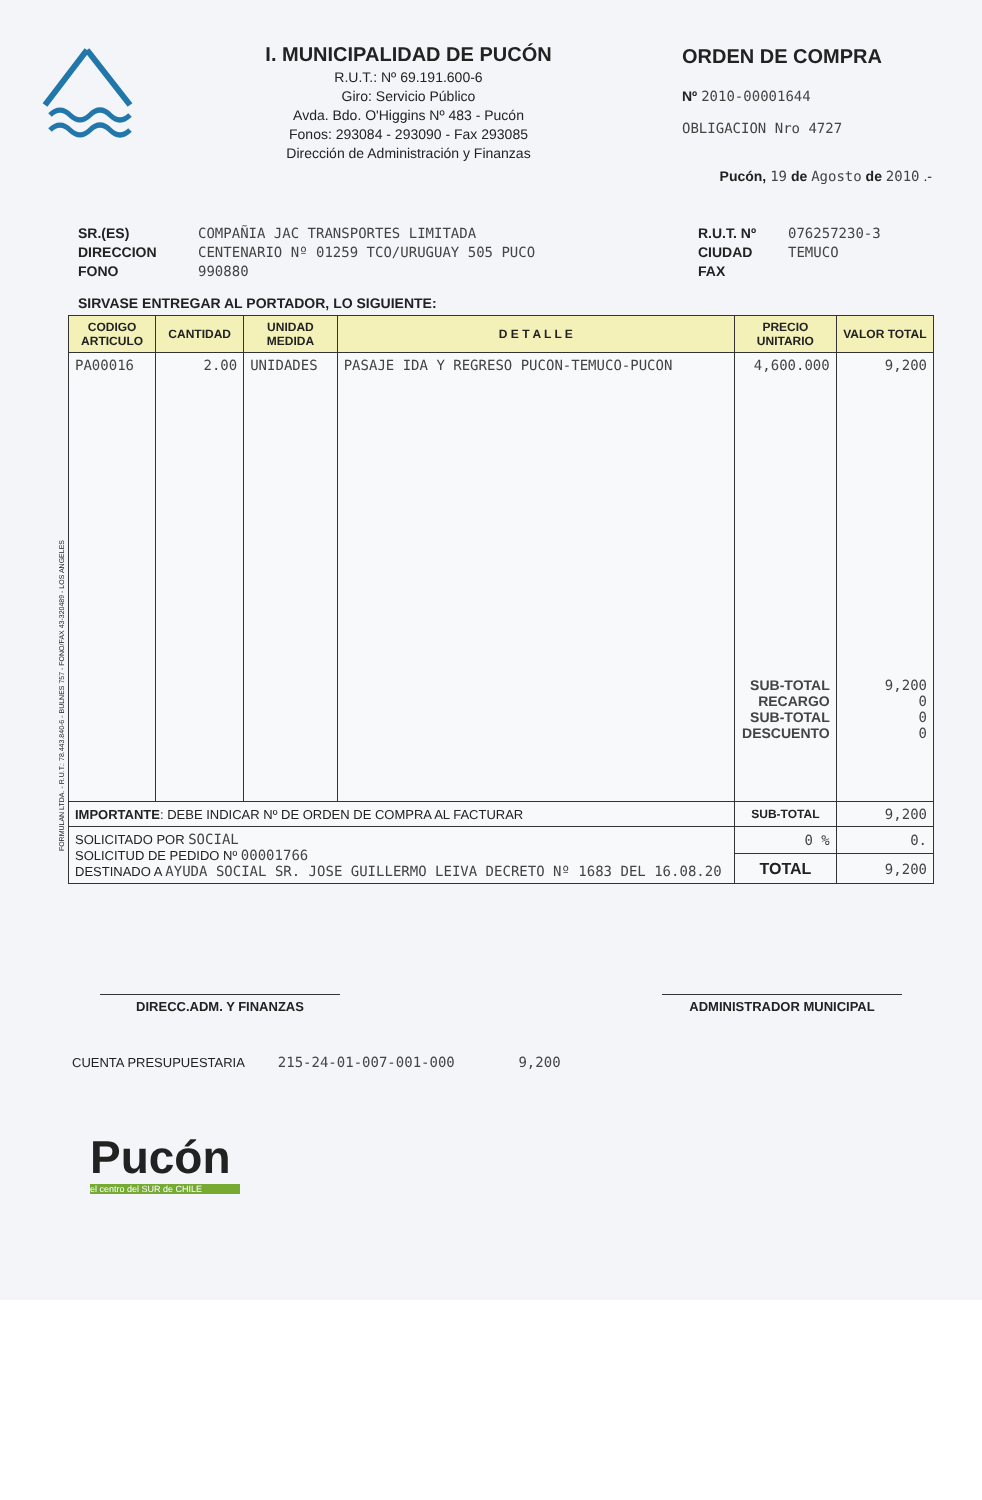I. MUNICIPALIDAD DE PUCÓN
R.U.T.: Nº 69.191.600-6
Giro: Servicio Público
Avda. Bdo. O'Higgins Nº 483 - Pucón
Fonos: 293084 - 293090 - Fax 293085
Dirección de Administración y Finanzas
ORDEN DE COMPRA
Nº 2010-00001644
OBLIGACION Nro 4727
Pucón, 19 de Agosto de 2010 .-
SR.(ES)
DIRECCION
FONO
COMPAÑIA JAC TRANSPORTES LIMITADA
CENTENARIO Nº 01259 TCO/URUGUAY 505 PUCO
990880
R.U.T. Nº
CIUDAD
FAX
076257230-3
TEMUCO
SIRVASE ENTREGAR AL PORTADOR, LO SIGUIENTE:
| CODIGO ARTICULO | CANTIDAD | UNIDAD MEDIDA | D E T A L L E | PRECIO UNITARIO | VALOR TOTAL |
| --- | --- | --- | --- | --- | --- |
| PA00016 | 2.00 | UNIDADES | PASAJE IDA Y REGRESO PUCON-TEMUCO-PUCON | 4,600.000 SUB-TOTAL RECARGO SUB-TOTAL DESCUENTO | 9,200 9,200 0 0 0 |
| IMPORTANTE : DEBE INDICAR Nº DE ORDEN DE COMPRA AL FACTURAR | | | | SUB-TOTAL | 9,200 |
| SOLICITADO POR SOCIAL SOLICITUD DE PEDIDO Nº 00001766 DESTINADO A AYUDA SOCIAL SR. JOSE GUILLERMO LEIVA DECRETO Nº 1683 DEL 16.08.20 | | | | 0 % | 0. |
| | | | | TOTAL | 9,200 |
DIRECC.ADM. Y FINANZAS ADMINISTRADOR MUNICIPAL
CUENTA PRESUPUESTARIA 215-24-01-007-001-000 9,200
Pucón
el centro del SUR de CHILE
FORMULAN LTDA. - R.U.T.: 78.443.840-6 - BULNES 757 - FONO/FAX 43-320489 - LOS ANGELES